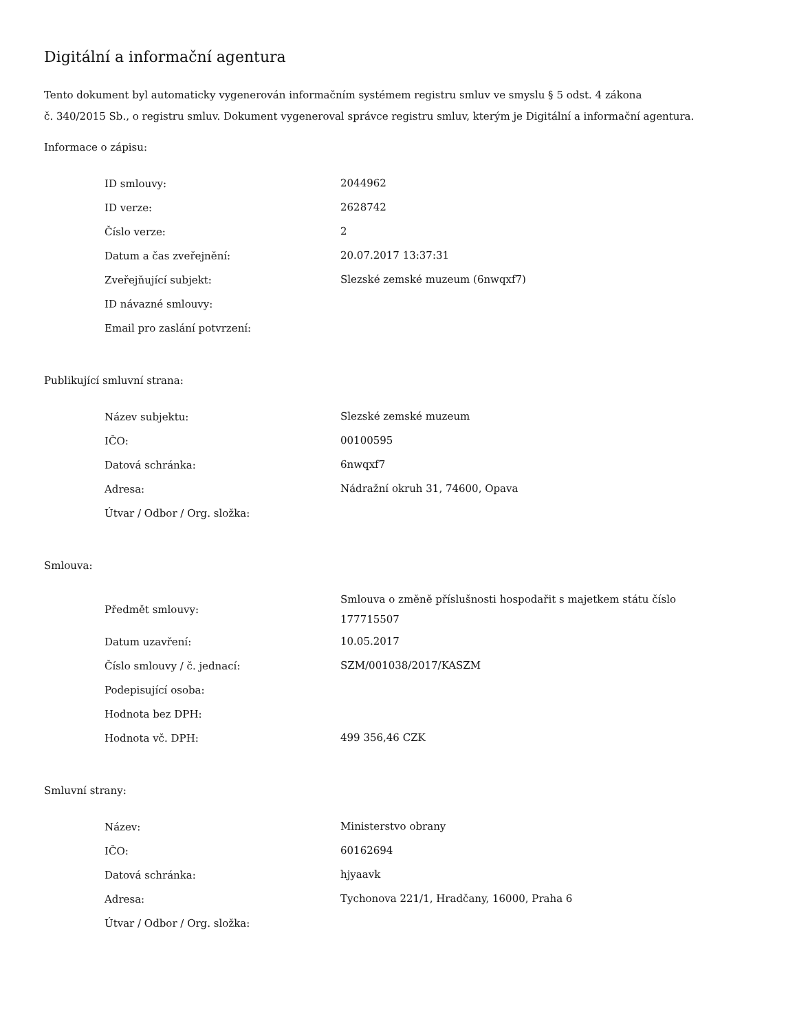Digitální a informační agentura
Tento dokument byl automaticky vygenerován informačním systémem registru smluv ve smyslu § 5 odst. 4 zákona
č. 340/2015 Sb., o registru smluv. Dokument vygeneroval správce registru smluv, kterým je Digitální a informační agentura.
Informace o zápisu:
| ID smlouvy: | 2044962 |
| ID verze: | 2628742 |
| Číslo verze: | 2 |
| Datum a čas zveřejnění: | 20.07.2017 13:37:31 |
| Zveřejňující subjekt: | Slezské zemské muzeum (6nwqxf7) |
| ID návazné smlouvy: | |
| Email pro zaslání potvrzení: | |
Publikující smluvní strana:
| Název subjektu: | Slezské zemské muzeum |
| IČO: | 00100595 |
| Datová schránka: | 6nwqxf7 |
| Adresa: | Nádražní okruh 31, 74600, Opava |
| Útvar / Odbor / Org. složka: | |
Smlouva:
| Předmět smlouvy: | Smlouva o změně příslušnosti hospodařit s majetkem státu číslo 177715507 |
| Datum uzavření: | 10.05.2017 |
| Číslo smlouvy / č. jednací: | SZM/001038/2017/KASZM |
| Podepisující osoba: | |
| Hodnota bez DPH: | |
| Hodnota vč. DPH: | 499 356,46 CZK |
Smluvní strany:
| Název: | Ministerstvo obrany |
| IČO: | 60162694 |
| Datová schránka: | hjyaavk |
| Adresa: | Tychonova 221/1, Hradčany, 16000, Praha 6 |
| Útvar / Odbor / Org. složka: | |